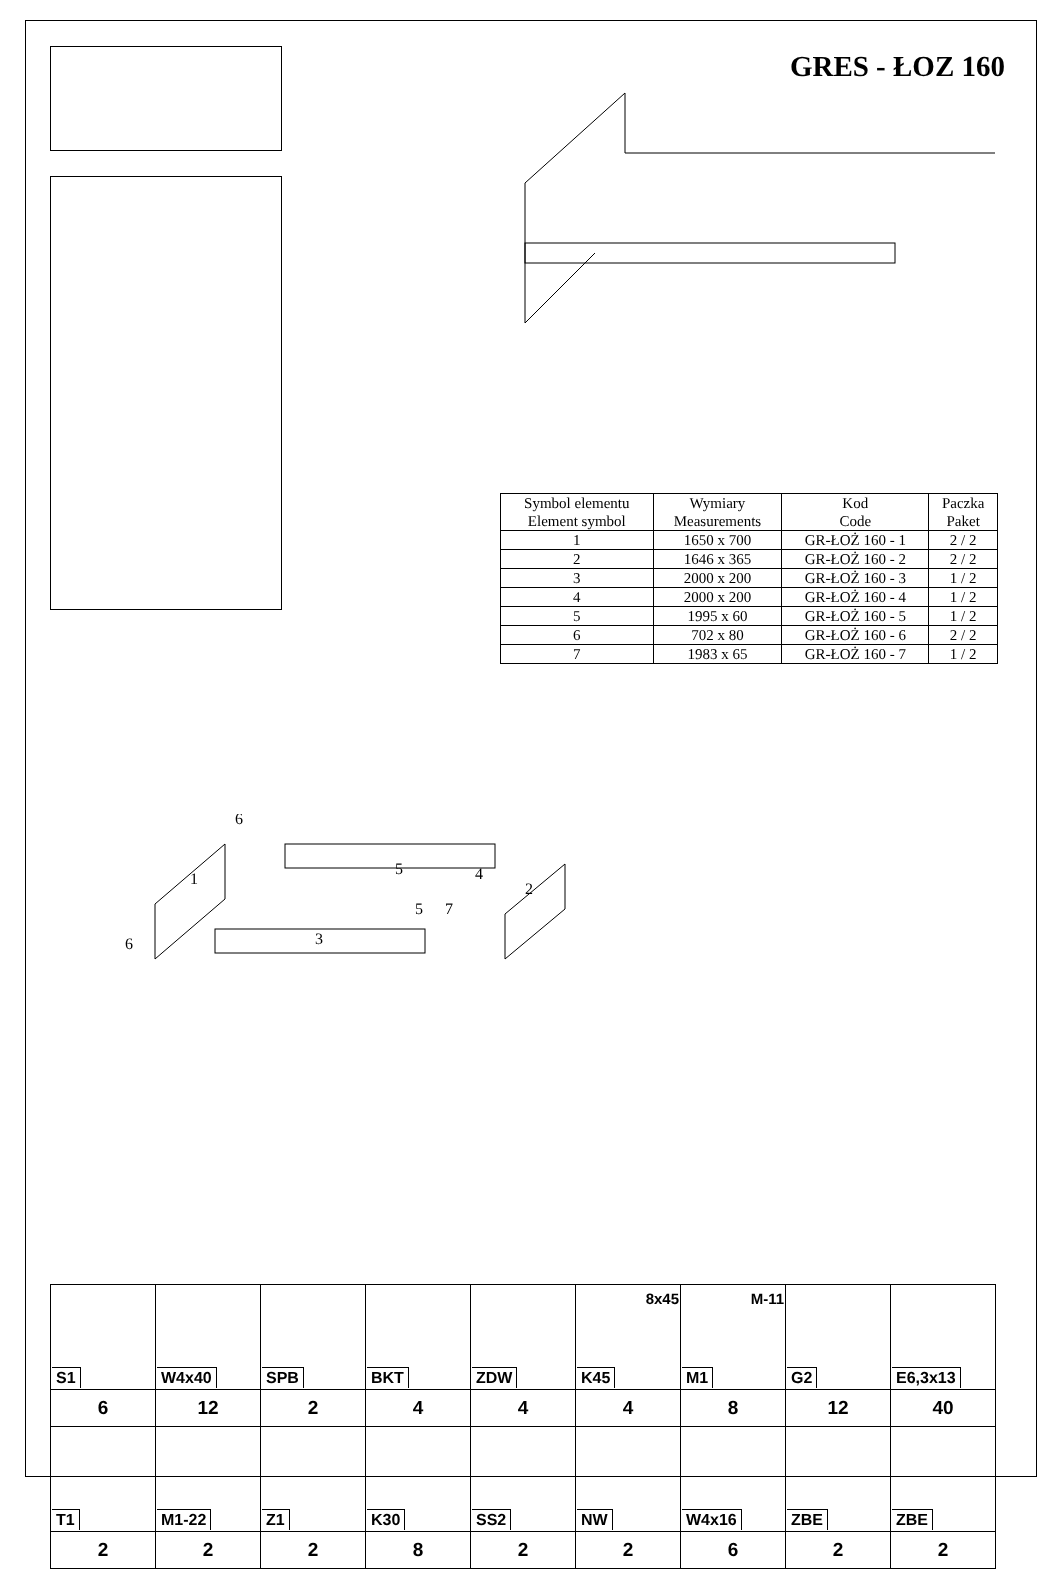GRES - ŁOZ 160
| Symbol elementu Element symbol | Wymiary Measurements | Kod Code | Paczka Paket |
| --- | --- | --- | --- |
| 1 | 1650 x 700 | GR-ŁOŻ 160 - 1 | 2 / 2 |
| 2 | 1646 x 365 | GR-ŁOŻ 160 - 2 | 2 / 2 |
| 3 | 2000 x 200 | GR-ŁOŻ 160 - 3 | 1 / 2 |
| 4 | 2000 x 200 | GR-ŁOŻ 160 - 4 | 1 / 2 |
| 5 | 1995 x 60 | GR-ŁOŻ 160 - 5 | 1 / 2 |
| 6 | 702 x 80 | GR-ŁOŻ 160 - 6 | 2 / 2 |
| 7 | 1983 x 65 | GR-ŁOŻ 160 - 7 | 1 / 2 |
1
2
3
4
5
5
6
6
7
| S1 | W4x40 | SPB | BKT | ZDW | 8x45 K45 | M-11 M1 | G2 | E6,3x13 |
| 6 | 12 | 2 | 4 | 4 | 4 | 8 | 12 | 40 |
| T1 | M1-22 | Z1 | K30 | SS2 | NW | W4x16 | ZBE | ZBE |
| 2 | 2 | 2 | 8 | 2 | 2 | 6 | 2 | 2 |